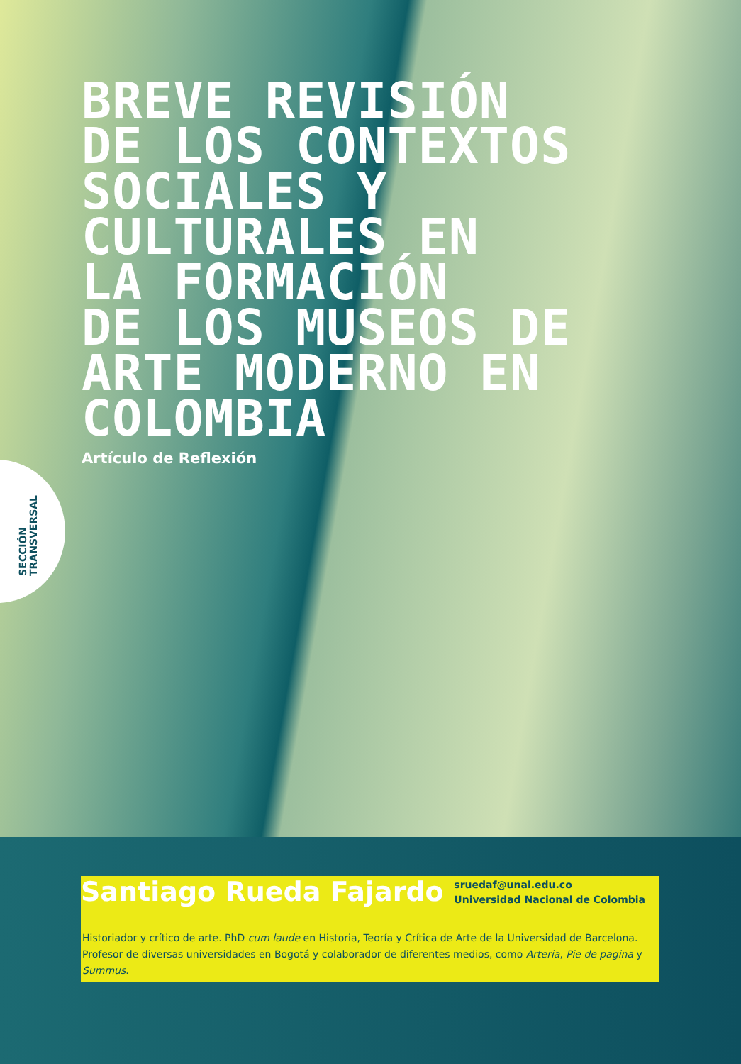BREVE REVISIÓN
DE LOS CONTEXTOS
SOCIALES Y
CULTURALES EN
LA FORMACIÓN
DE LOS MUSEOS DE
ARTE MODERNO EN
COLOMBIA
Artículo de Reflexión
SECCIÓN
TRANSVERSAL
Santiago Rueda Fajardo
sruedaf@unal.edu.co
Universidad Nacional de Colombia
Historiador y crítico de arte. PhD cum laude en Historia, Teoría y Crítica de Arte de la Universidad de Barcelona. Profesor de diversas universidades en Bogotá y colaborador de diferentes medios, como Arteria, Pie de pagina y Summus.